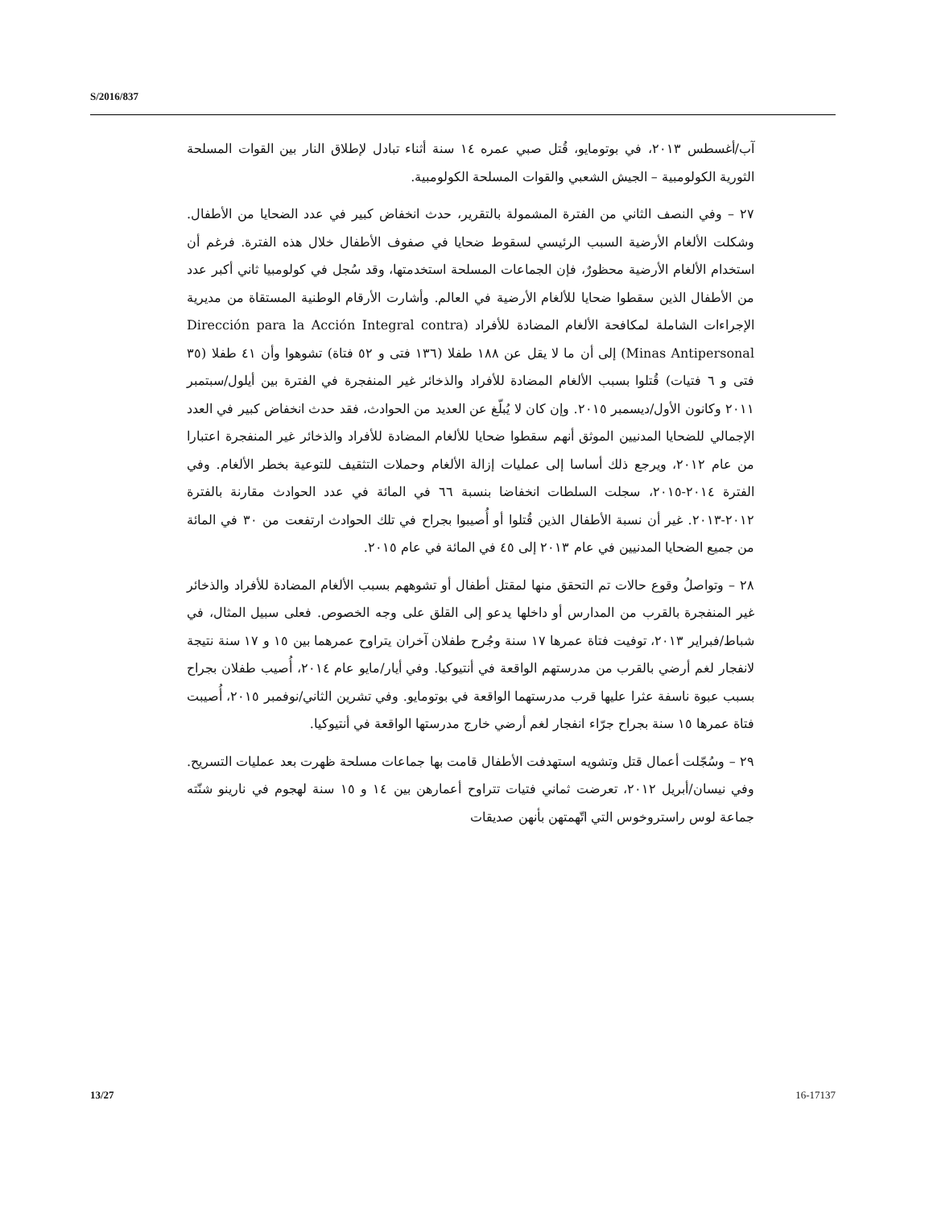S/2016/837
آب/أغسطس ٢٠١٣، في بوتومايو، قُتل صبي عمره ١٤ سنة أثناء تبادل لإطلاق النار بين القوات المسلحة الثورية الكولومبية – الجيش الشعبي والقوات المسلحة الكولومبية.
٢٧ – وفي النصف الثاني من الفترة المشمولة بالتقرير، حدث انخفاض كبير في عدد الضحايا من الأطفال. وشكلت الألغام الأرضية السبب الرئيسي لسقوط ضحايا في صفوف الأطفال خلال هذه الفترة. فرغم أن استخدام الألغام الأرضية محظورٌ، فإن الجماعات المسلحة استخدمتها، وقد سُجل في كولومبيا ثاني أكبر عدد من الأطفال الذين سقطوا ضحايا للألغام الأرضية في العالم. وأشارت الأرقام الوطنية المستقاة من مديرية الإجراءات الشاملة لمكافحة الألغام المضادة للأفراد (Dirección para la Acción Integral contra Minas Antipersonal) إلى أن ما لا يقل عن ١٨٨ طفلا (١٣٦ فتى و ٥٢ فتاة) تشوهوا وأن ٤١ طفلا (٣٥ فتى و ٦ فتيات) قُتلوا بسبب الألغام المضادة للأفراد والذخائر غير المنفجرة في الفترة بين أيلول/سبتمبر ٢٠١١ وكانون الأول/ديسمبر ٢٠١٥. وإن كان لا يُبلّغ عن العديد من الحوادث، فقد حدث انخفاض كبير في العدد الإجمالي للضحايا المدنيين الموثق أنهم سقطوا ضحايا للألغام المضادة للأفراد والذخائر غير المنفجرة اعتبارا من عام ٢٠١٢، ويرجع ذلك أساسا إلى عمليات إزالة الألغام وحملات التثقيف للتوعية بخطر الألغام. وفي الفترة ٢٠١٤-٢٠١٥، سجلت السلطات انخفاضا بنسبة ٦٦ في المائة في عدد الحوادث مقارنة بالفترة ٢٠١٢-٢٠١٣. غير أن نسبة الأطفال الذين قُتلوا أو أُصيبوا بجراح في تلك الحوادث ارتفعت من ٣٠ في المائة من جميع الضحايا المدنيين في عام ٢٠١٣ إلى ٤٥ في المائة في عام ٢٠١٥.
٢٨ – وتواصلُ وقوع حالات تم التحقق منها لمقتل أطفال أو تشوههم بسبب الألغام المضادة للأفراد والذخائر غير المنفجرة بالقرب من المدارس أو داخلها يدعو إلى القلق على وجه الخصوص. فعلى سبيل المثال، في شباط/فبراير ٢٠١٣، توفيت فتاة عمرها ١٧ سنة وجُرح طفلان آخران يتراوح عمرهما بين ١٥ و ١٧ سنة نتيجة لانفجار لغم أرضي بالقرب من مدرستهم الواقعة في أنتيوكيا. وفي أيار/مايو عام ٢٠١٤، أُصيب طفلان بجراح بسبب عبوة ناسفة عثرا عليها قرب مدرستهما الواقعة في بوتومايو. وفي تشرين الثاني/نوفمبر ٢٠١٥، أُصيبت فتاة عمرها ١٥ سنة بجراح جرّاء انفجار لغم أرضي خارج مدرستها الواقعة في أنتيوكيا.
٢٩ – وسُجّلت أعمال قتل وتشويه استهدفت الأطفال قامت بها جماعات مسلحة ظهرت بعد عمليات التسريح. وفي نيسان/أبريل ٢٠١٢، تعرضت ثماني فتيات تتراوح أعمارهن بين ١٤ و ١٥ سنة لهجوم في نارينو شنّته جماعة لوس راستروخوس التي اتّهمتهن بأنهن صديقات
13/27 16-17137